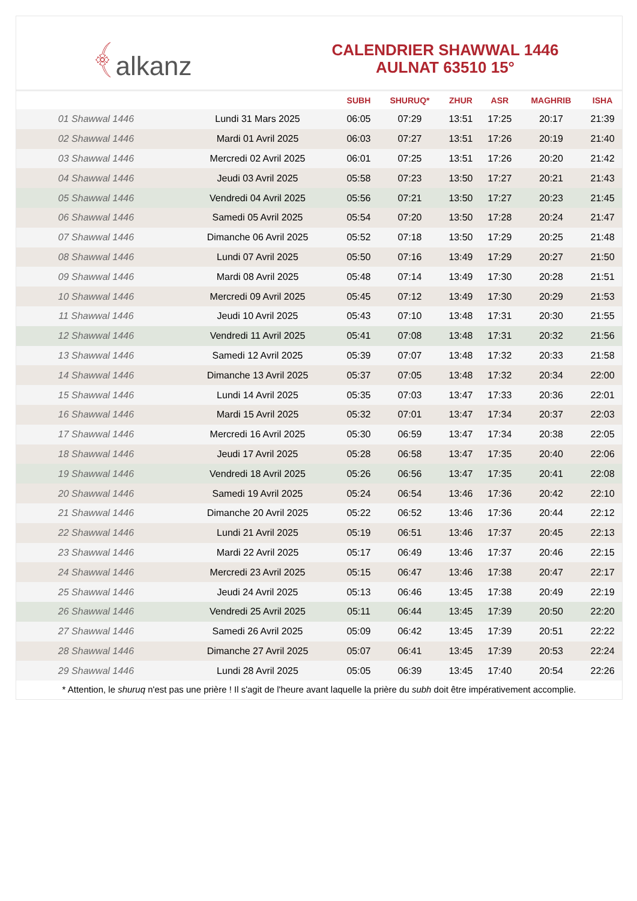﴾ alkanz
CALENDRIER SHAWWAL 1446
AULNAT 63510 15°
| | | SUBH | SHURUQ* | ZHUR | ASR | MAGHRIB | ISHA |
| --- | --- | --- | --- | --- | --- | --- | --- |
| 01 Shawwal 1446 | Lundi 31 Mars 2025 | 06:05 | 07:29 | 13:51 | 17:25 | 20:17 | 21:39 |
| 02 Shawwal 1446 | Mardi 01 Avril 2025 | 06:03 | 07:27 | 13:51 | 17:26 | 20:19 | 21:40 |
| 03 Shawwal 1446 | Mercredi 02 Avril 2025 | 06:01 | 07:25 | 13:51 | 17:26 | 20:20 | 21:42 |
| 04 Shawwal 1446 | Jeudi 03 Avril 2025 | 05:58 | 07:23 | 13:50 | 17:27 | 20:21 | 21:43 |
| 05 Shawwal 1446 | Vendredi 04 Avril 2025 | 05:56 | 07:21 | 13:50 | 17:27 | 20:23 | 21:45 |
| 06 Shawwal 1446 | Samedi 05 Avril 2025 | 05:54 | 07:20 | 13:50 | 17:28 | 20:24 | 21:47 |
| 07 Shawwal 1446 | Dimanche 06 Avril 2025 | 05:52 | 07:18 | 13:50 | 17:29 | 20:25 | 21:48 |
| 08 Shawwal 1446 | Lundi 07 Avril 2025 | 05:50 | 07:16 | 13:49 | 17:29 | 20:27 | 21:50 |
| 09 Shawwal 1446 | Mardi 08 Avril 2025 | 05:48 | 07:14 | 13:49 | 17:30 | 20:28 | 21:51 |
| 10 Shawwal 1446 | Mercredi 09 Avril 2025 | 05:45 | 07:12 | 13:49 | 17:30 | 20:29 | 21:53 |
| 11 Shawwal 1446 | Jeudi 10 Avril 2025 | 05:43 | 07:10 | 13:48 | 17:31 | 20:30 | 21:55 |
| 12 Shawwal 1446 | Vendredi 11 Avril 2025 | 05:41 | 07:08 | 13:48 | 17:31 | 20:32 | 21:56 |
| 13 Shawwal 1446 | Samedi 12 Avril 2025 | 05:39 | 07:07 | 13:48 | 17:32 | 20:33 | 21:58 |
| 14 Shawwal 1446 | Dimanche 13 Avril 2025 | 05:37 | 07:05 | 13:48 | 17:32 | 20:34 | 22:00 |
| 15 Shawwal 1446 | Lundi 14 Avril 2025 | 05:35 | 07:03 | 13:47 | 17:33 | 20:36 | 22:01 |
| 16 Shawwal 1446 | Mardi 15 Avril 2025 | 05:32 | 07:01 | 13:47 | 17:34 | 20:37 | 22:03 |
| 17 Shawwal 1446 | Mercredi 16 Avril 2025 | 05:30 | 06:59 | 13:47 | 17:34 | 20:38 | 22:05 |
| 18 Shawwal 1446 | Jeudi 17 Avril 2025 | 05:28 | 06:58 | 13:47 | 17:35 | 20:40 | 22:06 |
| 19 Shawwal 1446 | Vendredi 18 Avril 2025 | 05:26 | 06:56 | 13:47 | 17:35 | 20:41 | 22:08 |
| 20 Shawwal 1446 | Samedi 19 Avril 2025 | 05:24 | 06:54 | 13:46 | 17:36 | 20:42 | 22:10 |
| 21 Shawwal 1446 | Dimanche 20 Avril 2025 | 05:22 | 06:52 | 13:46 | 17:36 | 20:44 | 22:12 |
| 22 Shawwal 1446 | Lundi 21 Avril 2025 | 05:19 | 06:51 | 13:46 | 17:37 | 20:45 | 22:13 |
| 23 Shawwal 1446 | Mardi 22 Avril 2025 | 05:17 | 06:49 | 13:46 | 17:37 | 20:46 | 22:15 |
| 24 Shawwal 1446 | Mercredi 23 Avril 2025 | 05:15 | 06:47 | 13:46 | 17:38 | 20:47 | 22:17 |
| 25 Shawwal 1446 | Jeudi 24 Avril 2025 | 05:13 | 06:46 | 13:45 | 17:38 | 20:49 | 22:19 |
| 26 Shawwal 1446 | Vendredi 25 Avril 2025 | 05:11 | 06:44 | 13:45 | 17:39 | 20:50 | 22:20 |
| 27 Shawwal 1446 | Samedi 26 Avril 2025 | 05:09 | 06:42 | 13:45 | 17:39 | 20:51 | 22:22 |
| 28 Shawwal 1446 | Dimanche 27 Avril 2025 | 05:07 | 06:41 | 13:45 | 17:39 | 20:53 | 22:24 |
| 29 Shawwal 1446 | Lundi 28 Avril 2025 | 05:05 | 06:39 | 13:45 | 17:40 | 20:54 | 22:26 |
* Attention, le shuruq n'est pas une prière ! Il s'agit de l'heure avant laquelle la prière du subh doit être impérativement accomplie.